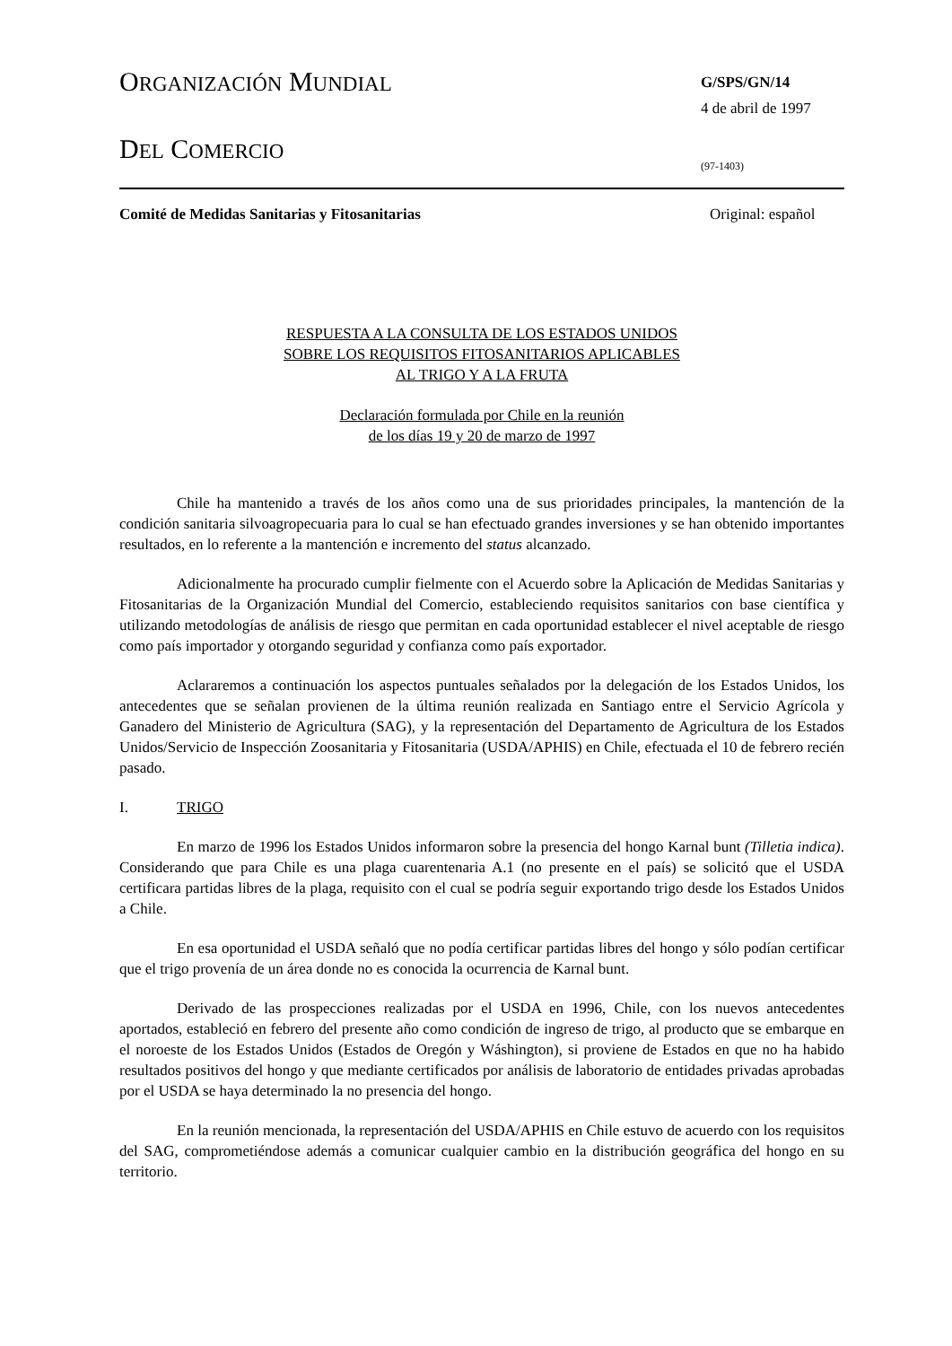ORGANIZACIÓN MUNDIAL
DEL COMERCIO
G/SPS/GN/14
4 de abril de 1997
(97-1403)
Comité de Medidas Sanitarias y Fitosanitarias Original: español
RESPUESTA A LA CONSULTA DE LOS ESTADOS UNIDOS
SOBRE LOS REQUISITOS FITOSANITARIOS APLICABLES
AL TRIGO Y A LA FRUTA
Declaración formulada por Chile en la reunión
de los días 19 y 20 de marzo de 1997
Chile ha mantenido a través de los años como una de sus prioridades principales, la mantención de la condición sanitaria silvoagropecuaria para lo cual se han efectuado grandes inversiones y se han obtenido importantes resultados, en lo referente a la mantención e incremento del status alcanzado.
Adicionalmente ha procurado cumplir fielmente con el Acuerdo sobre la Aplicación de Medidas Sanitarias y Fitosanitarias de la Organización Mundial del Comercio, estableciendo requisitos sanitarios con base científica y utilizando metodologías de análisis de riesgo que permitan en cada oportunidad establecer el nivel aceptable de riesgo como país importador y otorgando seguridad y confianza como país exportador.
Aclararemos a continuación los aspectos puntuales señalados por la delegación de los Estados Unidos, los antecedentes que se señalan provienen de la última reunión realizada en Santiago entre el Servicio Agrícola y Ganadero del Ministerio de Agricultura (SAG), y la representación del Departamento de Agricultura de los Estados Unidos/Servicio de Inspección Zoosanitaria y Fitosanitaria (USDA/APHIS) en Chile, efectuada el 10 de febrero recién pasado.
I. TRIGO
En marzo de 1996 los Estados Unidos informaron sobre la presencia del hongo Karnal bunt (Tilletia indica). Considerando que para Chile es una plaga cuarentenaria A.1 (no presente en el país) se solicitó que el USDA certificara partidas libres de la plaga, requisito con el cual se podría seguir exportando trigo desde los Estados Unidos a Chile.
En esa oportunidad el USDA señaló que no podía certificar partidas libres del hongo y sólo podían certificar que el trigo provenía de un área donde no es conocida la ocurrencia de Karnal bunt.
Derivado de las prospecciones realizadas por el USDA en 1996, Chile, con los nuevos antecedentes aportados, estableció en febrero del presente año como condición de ingreso de trigo, al producto que se embarque en el noroeste de los Estados Unidos (Estados de Oregón y Wáshington), si proviene de Estados en que no ha habido resultados positivos del hongo y que mediante certificados por análisis de laboratorio de entidades privadas aprobadas por el USDA se haya determinado la no presencia del hongo.
En la reunión mencionada, la representación del USDA/APHIS en Chile estuvo de acuerdo con los requisitos del SAG, comprometiéndose además a comunicar cualquier cambio en la distribución geográfica del hongo en su territorio.